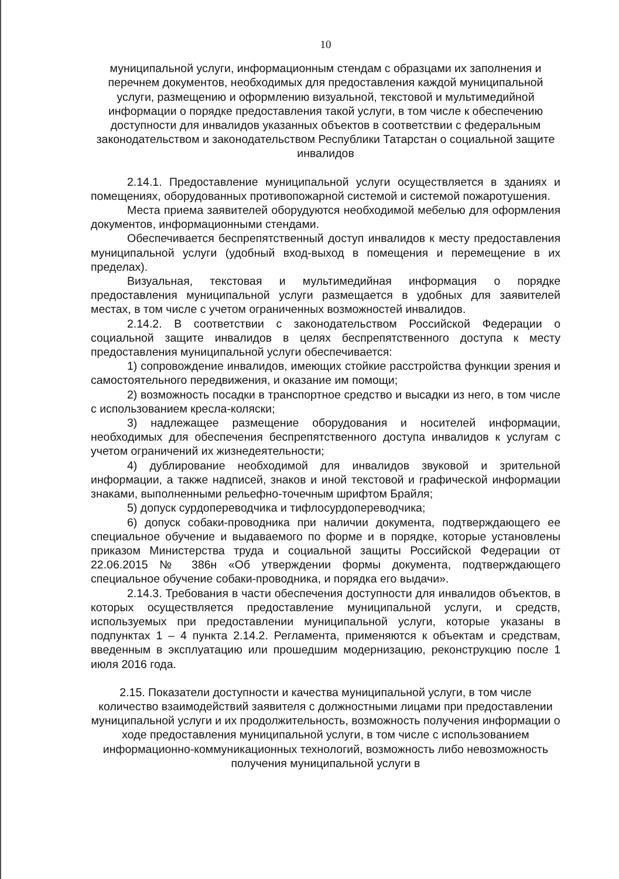10
муниципальной услуги, информационным стендам с образцами их заполнения и перечнем документов, необходимых для предоставления каждой муниципальной услуги, размещению и оформлению визуальной, текстовой и мультимедийной информации о порядке предоставления такой услуги, в том числе к обеспечению доступности для инвалидов указанных объектов в соответствии с федеральным законодательством и законодательством Республики Татарстан о социальной защите инвалидов
2.14.1. Предоставление муниципальной услуги осуществляется в зданиях и помещениях, оборудованных противопожарной системой и системой пожаротушения.
Места приема заявителей оборудуются необходимой мебелью для оформления документов, информационными стендами.
Обеспечивается беспрепятственный доступ инвалидов к месту предоставления муниципальной услуги (удобный вход-выход в помещения и перемещение в их пределах).
Визуальная, текстовая и мультимедийная информация о порядке предоставления муниципальной услуги размещается в удобных для заявителей местах, в том числе с учетом ограниченных возможностей инвалидов.
2.14.2. В соответствии с законодательством Российской Федерации о социальной защите инвалидов в целях беспрепятственного доступа к месту предоставления муниципальной услуги обеспечивается:
1) сопровождение инвалидов, имеющих стойкие расстройства функции зрения и самостоятельного передвижения, и оказание им помощи;
2) возможность посадки в транспортное средство и высадки из него, в том числе с использованием кресла-коляски;
3) надлежащее размещение оборудования и носителей информации, необходимых для обеспечения беспрепятственного доступа инвалидов к услугам с учетом ограничений их жизнедеятельности;
4) дублирование необходимой для инвалидов звуковой и зрительной информации, а также надписей, знаков и иной текстовой и графической информации знаками, выполненными рельефно-точечным шрифтом Брайля;
5) допуск сурдопереводчика и тифлосурдопереводчика;
6) допуск собаки-проводника при наличии документа, подтверждающего ее специальное обучение и выдаваемого по форме и в порядке, которые установлены приказом Министерства труда и социальной защиты Российской Федерации от 22.06.2015 № 386н «Об утверждении формы документа, подтверждающего специальное обучение собаки-проводника, и порядка его выдачи».
2.14.3. Требования в части обеспечения доступности для инвалидов объектов, в которых осуществляется предоставление муниципальной услуги, и средств, используемых при предоставлении муниципальной услуги, которые указаны в подпунктах 1 – 4 пункта 2.14.2. Регламента, применяются к объектам и средствам, введенным в эксплуатацию или прошедшим модернизацию, реконструкцию после 1 июля 2016 года.
2.15. Показатели доступности и качества муниципальной услуги, в том числе количество взаимодействий заявителя с должностными лицами при предоставлении муниципальной услуги и их продолжительность, возможность получения информации о ходе предоставления муниципальной услуги, в том числе с использованием информационно-коммуникационных технологий, возможность либо невозможность получения муниципальной услуги в